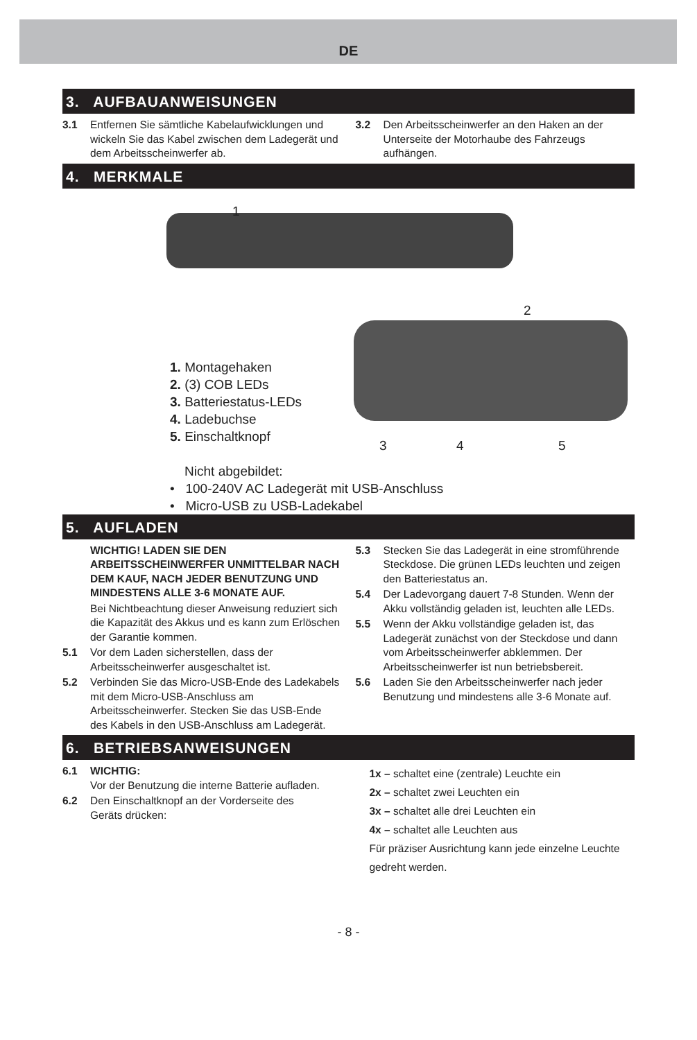DE
3. AUFBAUANWEISUNGEN
3.1 Entfernen Sie sämtliche Kabelaufwicklungen und wickeln Sie das Kabel zwischen dem Ladegerät und dem Arbeitsscheinwerfer ab.
3.2 Den Arbeitsscheinwerfer an den Haken an der Unterseite der Motorhaube des Fahrzeugs aufhängen.
4. MERKMALE
1
2
1. Montagehaken
2. (3) COB LEDs
3. Batteriestatus-LEDs
4. Ladebuchse
5. Einschaltknopf
Nicht abgebildet:
• 100-240V AC Ladegerät mit USB-Anschluss
• Micro-USB zu USB-Ladekabel
3 4 5
5. AUFLADEN
WICHTIG! LADEN SIE DEN ARBEITSSCHEINWERFER UNMITTELBAR NACH DEM KAUF, NACH JEDER BENUTZUNG UND MINDESTENS ALLE 3-6 MONATE AUF.
Bei Nichtbeachtung dieser Anweisung reduziert sich die Kapazität des Akkus und es kann zum Erlöschen der Garantie kommen.
5.1 Vor dem Laden sicherstellen, dass der Arbeitsscheinwerfer ausgeschaltet ist.
5.2 Verbinden Sie das Micro-USB-Ende des Ladekabels mit dem Micro-USB-Anschluss am Arbeitsscheinwerfer. Stecken Sie das USB-Ende des Kabels in den USB-Anschluss am Ladegerät.
5.3 Stecken Sie das Ladegerät in eine stromführende Steckdose. Die grünen LEDs leuchten und zeigen den Batteriestatus an.
5.4 Der Ladevorgang dauert 7-8 Stunden. Wenn der Akku vollständig geladen ist, leuchten alle LEDs.
5.5 Wenn der Akku vollständige geladen ist, das Ladegerät zunächst von der Steckdose und dann vom Arbeitsscheinwerfer abklemmen. Der Arbeitsscheinwerfer ist nun betriebsbereit.
5.6 Laden Sie den Arbeitsscheinwerfer nach jeder Benutzung und mindestens alle 3-6 Monate auf.
6. BETRIEBSANWEISUNGEN
6.1 WICHTIG:
Vor der Benutzung die interne Batterie aufladen.
6.2 Den Einschaltknopf an der Vorderseite des Geräts drücken:
1x – schaltet eine (zentrale) Leuchte ein
2x – schaltet zwei Leuchten ein
3x – schaltet alle drei Leuchten ein
4x – schaltet alle Leuchten aus
Für präziser Ausrichtung kann jede einzelne Leuchte gedreht werden.
- 8 -